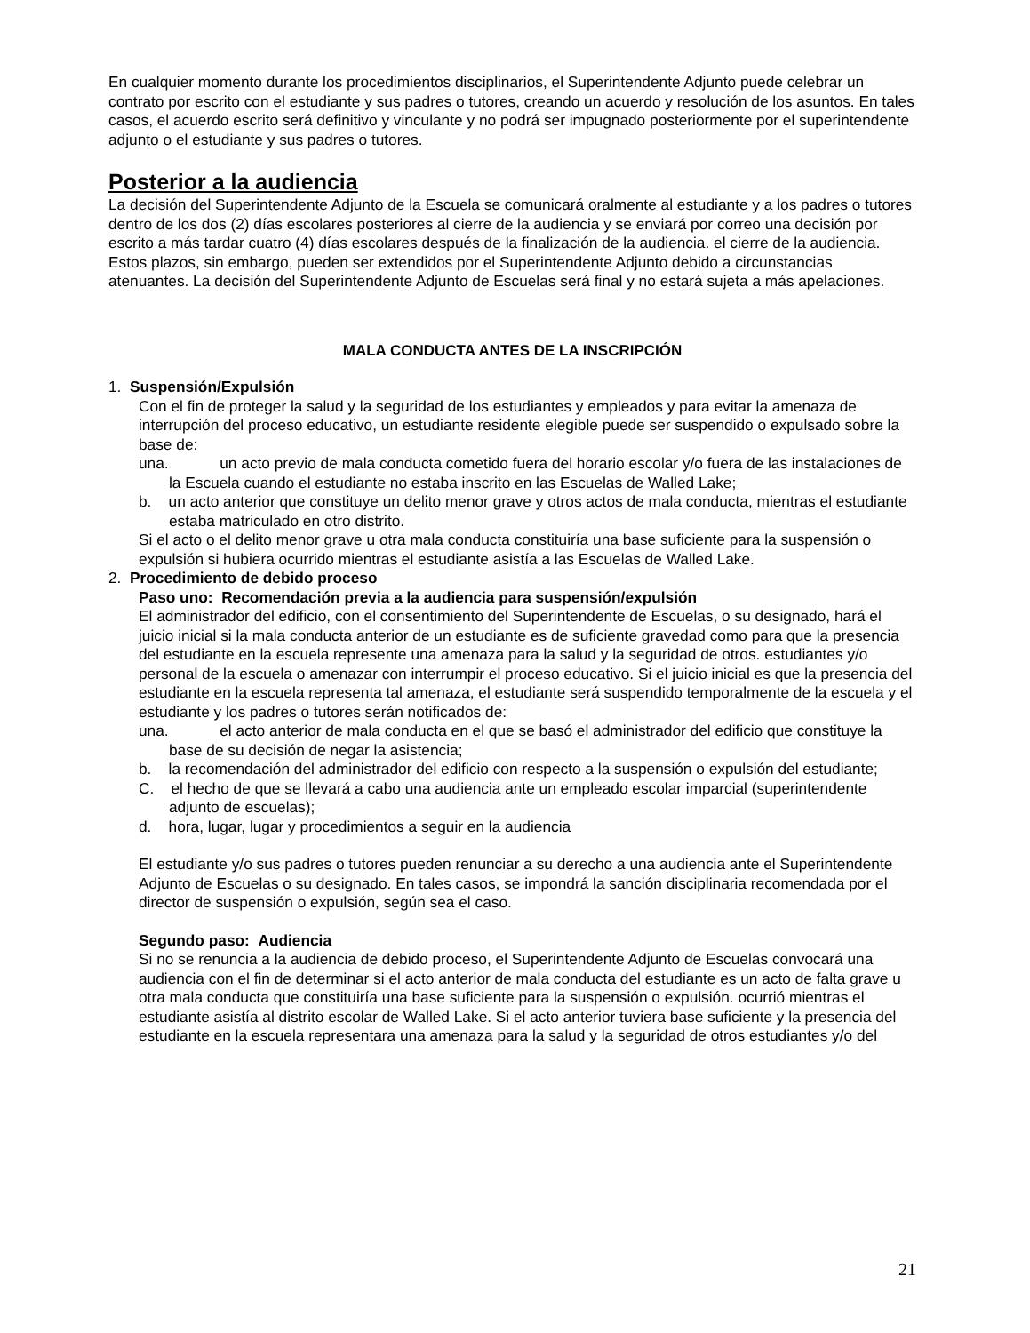En cualquier momento durante los procedimientos disciplinarios, el Superintendente Adjunto puede celebrar un contrato por escrito con el estudiante y sus padres o tutores, creando un acuerdo y resolución de los asuntos. En tales casos, el acuerdo escrito será definitivo y vinculante y no podrá ser impugnado posteriormente por el superintendente adjunto o el estudiante y sus padres o tutores.
Posterior a la audiencia
La decisión del Superintendente Adjunto de la Escuela se comunicará oralmente al estudiante y a los padres o tutores dentro de los dos (2) días escolares posteriores al cierre de la audiencia y se enviará por correo una decisión por escrito a más tardar cuatro (4) días escolares después de la finalización de la audiencia. el cierre de la audiencia. Estos plazos, sin embargo, pueden ser extendidos por el Superintendente Adjunto debido a circunstancias atenuantes. La decisión del Superintendente Adjunto de Escuelas será final y no estará sujeta a más apelaciones.
MALA CONDUCTA ANTES DE LA INSCRIPCIÓN
1. Suspensión/Expulsión
Con el fin de proteger la salud y la seguridad de los estudiantes y empleados y para evitar la amenaza de interrupción del proceso educativo, un estudiante residente elegible puede ser suspendido o expulsado sobre la base de:
una. un acto previo de mala conducta cometido fuera del horario escolar y/o fuera de las instalaciones de la Escuela cuando el estudiante no estaba inscrito en las Escuelas de Walled Lake;
b. un acto anterior que constituye un delito menor grave y otros actos de mala conducta, mientras el estudiante estaba matriculado en otro distrito.
Si el acto o el delito menor grave u otra mala conducta constituiría una base suficiente para la suspensión o expulsión si hubiera ocurrido mientras el estudiante asistía a las Escuelas de Walled Lake.
2. Procedimiento de debido proceso
Paso uno: Recomendación previa a la audiencia para suspensión/expulsión
El administrador del edificio, con el consentimiento del Superintendente de Escuelas, o su designado, hará el juicio inicial si la mala conducta anterior de un estudiante es de suficiente gravedad como para que la presencia del estudiante en la escuela represente una amenaza para la salud y la seguridad de otros. estudiantes y/o personal de la escuela o amenazar con interrumpir el proceso educativo. Si el juicio inicial es que la presencia del estudiante en la escuela representa tal amenaza, el estudiante será suspendido temporalmente de la escuela y el estudiante y los padres o tutores serán notificados de:
una. el acto anterior de mala conducta en el que se basó el administrador del edificio que constituye la base de su decisión de negar la asistencia;
b. la recomendación del administrador del edificio con respecto a la suspensión o expulsión del estudiante;
C. el hecho de que se llevará a cabo una audiencia ante un empleado escolar imparcial (superintendente adjunto de escuelas);
d. hora, lugar, lugar y procedimientos a seguir en la audiencia
El estudiante y/o sus padres o tutores pueden renunciar a su derecho a una audiencia ante el Superintendente Adjunto de Escuelas o su designado. En tales casos, se impondrá la sanción disciplinaria recomendada por el director de suspensión o expulsión, según sea el caso.
Segundo paso: Audiencia
Si no se renuncia a la audiencia de debido proceso, el Superintendente Adjunto de Escuelas convocará una audiencia con el fin de determinar si el acto anterior de mala conducta del estudiante es un acto de falta grave u otra mala conducta que constituiría una base suficiente para la suspensión o expulsión. ocurrió mientras el estudiante asistía al distrito escolar de Walled Lake. Si el acto anterior tuviera base suficiente y la presencia del estudiante en la escuela representara una amenaza para la salud y la seguridad de otros estudiantes y/o del
21